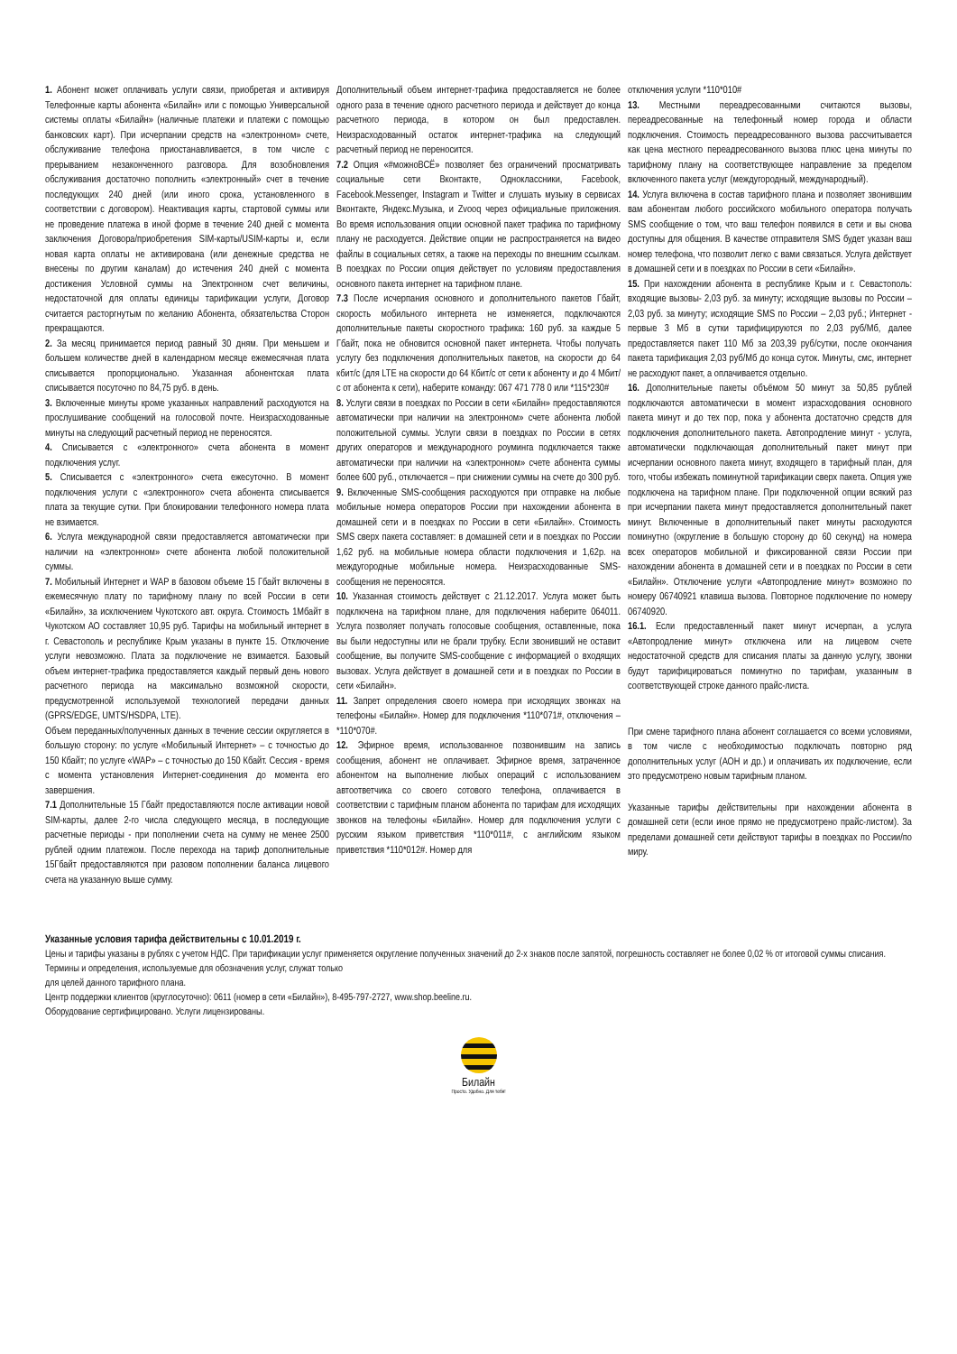1. Абонент может оплачивать услуги связи, приобретая и активируя Телефонные карты абонента «Билайн» или с помощью Универсальной системы оплаты «Билайн» (наличные платежи и платежи с помощью банковских карт). При исчерпании средств на «электронном» счете, обслуживание телефона приостанавливается, в том числе с прерыванием незаконченного разговора. Для возобновления обслуживания достаточно пополнить «электронный» счет в течение последующих 240 дней (или иного срока, установленного в соответствии с договором). Неактивация карты, стартовой суммы или не проведение платежа в иной форме в течение 240 дней с момента заключения Договора/приобретения SIM-карты/USIM-карты и, если новая карта оплаты не активирована (или денежные средства не внесены по другим каналам) до истечения 240 дней с момента достижения Условной суммы на Электронном счет величины, недостаточной для оплаты единицы тарификации услуги, Договор считается расторгнутым по желанию Абонента, обязательства Сторон прекращаются.
2. За месяц принимается период равный 30 дням. При меньшем и большем количестве дней в календарном месяце ежемесячная плата списывается пропорционально. Указанная абонентская плата списывается посуточно по 84,75 руб. в день.
3. Включенные минуты кроме указанных направлений расходуются на прослушивание сообщений на голосовой почте. Неизрасходованные минуты на следующий расчетный период не переносятся.
4. Списывается с «электронного» счета абонента в момент подключения услуг.
5. Списывается с «электронного» счета ежесуточно. В момент подключения услуги с «электронного» счета абонента списывается плата за текущие сутки. При блокировании телефонного номера плата не взимается.
6. Услуга международной связи предоставляется автоматически при наличии на «электронном» счете абонента любой положительной суммы.
7. Мобильный Интернет и WAP в базовом объеме 15 Гбайт включены в ежемесячную плату по тарифному плану по всей России в сети «Билайн», за исключением Чукотского авт. округа. Стоимость 1Мбайт в Чукотском АО составляет 10,95 руб. Тарифы на мобильный интернет в г. Севастополь и республике Крым указаны в пункте 15. Отключение услуги невозможно. Плата за подключение не взимается. Базовый объем интернет-трафика предоставляется каждый первый день нового расчетного периода на максимально возможной скорости, предусмотренной используемой технологией передачи данных (GPRS/EDGE, UMTS/HSDPA, LTE).
Объем переданных/полученных данных в течение сессии округляется в большую сторону: по услуге «Мобильный Интернет» – с точностью до 150 Кбайт; по услуге «WAP» – с точностью до 150 Кбайт. Сессия - время с момента установления Интернет-соединения до момента его завершения.
7.1 Дополнительные 15 Гбайт предоставляются после активации новой SIM-карты, далее 2-го числа следующего месяца, в последующие расчетные периоды - при пополнении счета на сумму не менее 2500 рублей одним платежом. После перехода на тариф дополнительные 15Гбайт предоставляются при разовом пополнении баланса лицевого счета на указанную выше сумму.
Дополнительный объем интернет-трафика предоставляется не более одного раза в течение одного расчетного периода и действует до конца расчетного периода, в котором он был предоставлен. Неизрасходованный остаток интернет-трафика на следующий расчетный период не переносится.
7.2 Опция «#можноВСЁ» позволяет без ограничений просматривать социальные сети Вконтакте, Одноклассники, Facebook, Facebook.Messenger, Instagram и Twitter и слушать музыку в сервисах Вконтакте, Яндекс.Музыка, и Zvooq через официальные приложения. Во время использования опции основной пакет трафика по тарифному плану не расходуется. Действие опции не распространяется на видео файлы в социальных сетях, а также на переходы по внешним ссылкам. В поездках по России опция действует по условиям предоставления основного пакета интернет на тарифном плане.
7.3 После исчерпания основного и дополнительного пакетов Гбайт, скорость мобильного интернета не изменяется, подключаются дополнительные пакеты скоростного трафика: 160 руб. за каждые 5 Гбайт, пока не обновится основной пакет интернета. Чтобы получать услугу без подключения дополнительных пакетов, на скорости до 64 кбит/с (для LTE на скорости до 64 Кбит/с от сети к абоненту и до 4 Мбит/с от абонента к сети), наберите команду: 067 471 778 0 или *115*230#
8. Услуги связи в поездках по России в сети «Билайн» предоставляются автоматически при наличии на электронном» счете абонента любой положительной суммы. Услуги связи в поездках по России в сетях других операторов и международного роуминга подключается также автоматически при наличии на «электронном» счете абонента суммы более 600 руб., отключается – при снижении суммы на счете до 300 руб.
9. Включенные SMS-сообщения расходуются при отправке на любые мобильные номера операторов России при нахождении абонента в домашней сети и в поездках по России в сети «Билайн». Стоимость SMS сверх пакета составляет: в домашней сети и в поездках по России 1,62 руб. на мобильные номера области подключения и 1,62р. на междугородные мобильные номера. Неизрасходованные SMS-сообщения не переносятся.
10. Указанная стоимость действует с 21.12.2017. Услуга может быть подключена на тарифном плане, для подключения наберите 064011. Услуга позволяет получать голосовые сообщения, оставленные, пока вы были недоступны или не брали трубку. Если звонивший не оставит сообщение, вы получите SMS-сообщение с информацией о входящих вызовах. Услуга действует в домашней сети и в поездках по России в сети «Билайн».
11. Запрет определения своего номера при исходящих звонках на телефоны «Билайн». Номер для подключения *110*071#, отключения – *110*070#.
12. Эфирное время, использованное позвонившим на запись сообщения, абонент не оплачивает. Эфирное время, затраченное абонентом на выполнение любых операций с использованием автоответчика со своего сотового телефона, оплачивается в соответствии с тарифным планом абонента по тарифам для исходящих звонков на телефоны «Билайн». Номер для подключения услуги с русским языком приветствия *110*011#, с английским языком приветствия *110*012#. Номер для
отключения услуги *110*010#
13. Местными переадресованными считаются вызовы, переадресованные на телефонный номер города и области подключения. Стоимость переадресованного вызова рассчитывается как цена местного переадресованного вызова плюс цена минуты по тарифному плану на соответствующее направление за пределом включенного пакета услуг (междугородный, международный).
14. Услуга включена в состав тарифного плана и позволяет звонившим вам абонентам любого российского мобильного оператора получать SMS сообщение о том, что ваш телефон появился в сети и вы снова доступны для общения. В качестве отправителя SMS будет указан ваш номер телефона, что позволит легко с вами связаться. Услуга действует в домашней сети и в поездках по России в сети «Билайн».
15. При нахождении абонента в республике Крым и г. Севастополь: входящие вызовы- 2,03 руб. за минуту; исходящие вызовы по России – 2,03 руб. за минуту; исходящие SMS по России – 2,03 руб.; Интернет - первые 3 Мб в сутки тарифицируются по 2,03 руб/Мб, далее предоставляется пакет 110 Мб за 203,39 руб/сутки, после окончания пакета тарификация 2,03 руб/Мб до конца суток. Минуты, смс, интернет не расходуют пакет, а оплачивается отдельно.
16. Дополнительные пакеты объёмом 50 минут за 50,85 рублей подключаются автоматически в момент израсходования основного пакета минут и до тех пор, пока у абонента достаточно средств для подключения дополнительного пакета. Автопродление минут - услуга, автоматически подключающая дополнительный пакет минут при исчерпании основного пакета минут, входящего в тарифный план, для того, чтобы избежать поминутной тарификации сверх пакета. Опция уже подключена на тарифном плане. При подключенной опции всякий раз при исчерпании пакета минут предоставляется дополнительный пакет минут. Включенные в дополнительный пакет минуты расходуются поминутно (округление в большую сторону до 60 секунд) на номера всех операторов мобильной и фиксированной связи России при нахождении абонента в домашней сети и в поездках по России в сети «Билайн». Отключение услуги «Автопродление минут» возможно по номеру 06740921 клавиша вызова. Повторное подключение по номеру 06740920.
16.1. Если предоставленный пакет минут исчерпан, а услуга «Автопродление минут» отключена или на лицевом счете недостаточной средств для списания платы за данную услугу, звонки будут тарифицироваться поминутно по тарифам, указанным в соответствующей строке данного прайс-листа.
При смене тарифного плана абонент соглашается со всеми условиями, в том числе с необходимостью подключать повторно ряд дополнительных услуг (АОН и др.) и оплачивать их подключение, если это предусмотрено новым тарифным планом.
Указанные тарифы действительны при нахождении абонента в домашней сети (если иное прямо не предусмотрено прайс-листом). За пределами домашней сети действуют тарифы в поездках по России/по миру.
Указанные условия тарифа действительны с 10.01.2019 г.
Цены и тарифы указаны в рублях с учетом НДС. При тарификации услуг применяется округление полученных значений до 2-х знаков после запятой, погрешность составляет не более 0,02 % от итоговой суммы списания. Термины и определения, используемые для обозначения услуг, служат только
для целей данного тарифного плана.
Центр поддержки клиентов (круглосуточно): 0611 (номер в сети «Билайн»), 8-495-797-2727, www.shop.beeline.ru.
Оборудование сертифицировано. Услуги лицензированы.
Билайн
Просто. Удобно. Для тебя!